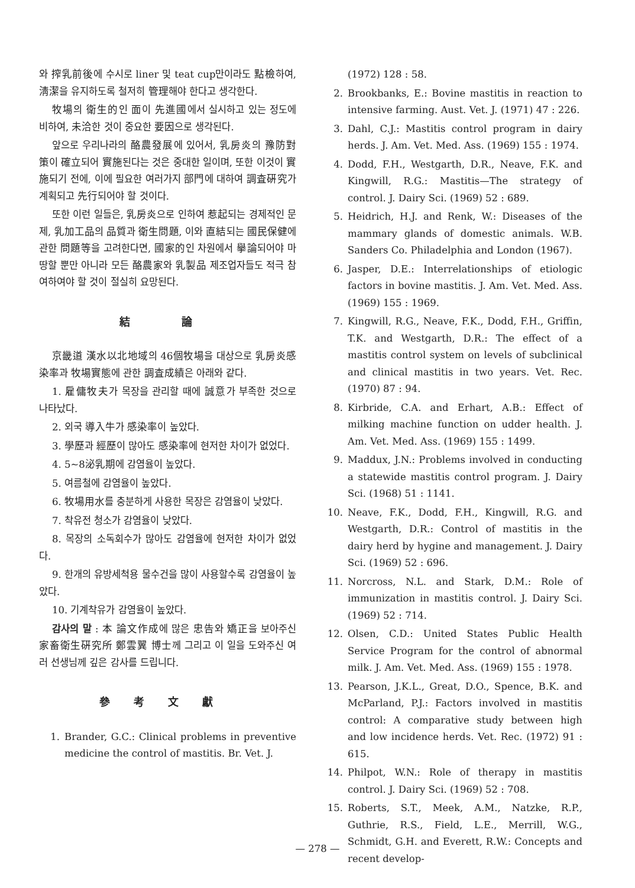와 搾乳前後에 수시로 liner 및 teat cup만이라도 點檢하여, 淸潔을 유지하도록 철저히 管理해야 한다고 생각한다.
牧場의 衛生的인 面이 先進國에서 실시하고 있는 정도에 비하여, 未洽한 것이 중요한 要因으로 생각된다.
앞으로 우리나라의 酪農發展에 있어서, 乳房炎의 豫防對策이 確立되어 實施된다는 것은 중대한 일이며, 또한 이것이 實施되기 전에, 이에 필요한 여러가지 部門에 대하여 調査硏究가 계획되고 先行되어야 할 것이다.
또한 이런 일들은, 乳房炎으로 인하여 惹起되는 경제적인 문제, 乳加工品의 品質과 衛生問題, 이와 直結되는 國民保健에 관한 問題等을 고려한다면, 國家的인 차원에서 擧論되어야 마땅할 뿐만 아니라 모든 酪農家와 乳製品 제조업자들도 적극 참여하여야 할 것이 절실히 요망된다.
結 論
京畿道 漢水以北地域의 46個牧場을 대상으로 乳房炎感染率과 牧場實態에 관한 調査成績은 아래와 같다.
1. 雇傭牧夫가 목장을 관리할 때에 誠意가 부족한 것으로 나타났다.
2. 외국 導入牛가 感染率이 높았다.
3. 學歷과 經歷이 많아도 感染率에 현저한 차이가 없었다.
4. 5∼8泌乳期에 감염율이 높았다.
5. 여름철에 감염율이 높았다.
6. 牧場用水를 충분하게 사용한 목장은 감염율이 낮았다.
7. 착유전 청소가 감염율이 낮았다.
8. 목장의 소독회수가 많아도 감염율에 현저한 차이가 없었다.
9. 한개의 유방세척용 물수건을 많이 사용할수록 감염율이 높았다.
10. 기계착유가 감염율이 높았다.
감사의 말 : 本 論文作成에 많은 忠告와 矯正을 보아주신 家畜衛生硏究所 鄭雲翼 博士께 그리고 이 일을 도와주신 여러 선생님께 깊은 감사를 드립니다.
參考文獻
1. Brander, G.C.: Clinical problems in preventive medicine the control of mastitis. Br. Vet. J.
(1972) 128 : 58.
2. Brookbanks, E.: Bovine mastitis in reaction to intensive farming. Aust. Vet. J. (1971) 47 : 226.
3. Dahl, C.J.: Mastitis control program in dairy herds. J. Am. Vet. Med. Ass. (1969) 155 : 1974.
4. Dodd, F.H., Westgarth, D.R., Neave, F.K. and Kingwill, R.G.: Mastitis—The strategy of control. J. Dairy Sci. (1969) 52 : 689.
5. Heidrich, H.J. and Renk, W.: Diseases of the mammary glands of domestic animals. W.B. Sanders Co. Philadelphia and London (1967).
6. Jasper, D.E.: Interrelationships of etiologic factors in bovine mastitis. J. Am. Vet. Med. Ass. (1969) 155 : 1969.
7. Kingwill, R.G., Neave, F.K., Dodd, F.H., Griffin, T.K. and Westgarth, D.R.: The effect of a mastitis control system on levels of subclinical and clinical mastitis in two years. Vet. Rec. (1970) 87 : 94.
8. Kirbride, C.A. and Erhart, A.B.: Effect of milking machine function on udder health. J. Am. Vet. Med. Ass. (1969) 155 : 1499.
9. Maddux, J.N.: Problems involved in conducting a statewide mastitis control program. J. Dairy Sci. (1968) 51 : 1141.
10. Neave, F.K., Dodd, F.H., Kingwill, R.G. and Westgarth, D.R.: Control of mastitis in the dairy herd by hygine and management. J. Dairy Sci. (1969) 52 : 696.
11. Norcross, N.L. and Stark, D.M.: Role of immunization in mastitis control. J. Dairy Sci. (1969) 52 : 714.
12. Olsen, C.D.: United States Public Health Service Program for the control of abnormal milk. J. Am. Vet. Med. Ass. (1969) 155 : 1978.
13. Pearson, J.K.L., Great, D.O., Spence, B.K. and McParland, P.J.: Factors involved in mastitis control: A comparative study between high and low incidence herds. Vet. Rec. (1972) 91 : 615.
14. Philpot, W.N.: Role of therapy in mastitis control. J. Dairy Sci. (1969) 52 : 708.
15. Roberts, S.T., Meek, A.M., Natzke, R.P., Guthrie, R.S., Field, L.E., Merrill, W.G., Schmidt, G.H. and Everett, R.W.: Concepts and recent develop-
— 278 —